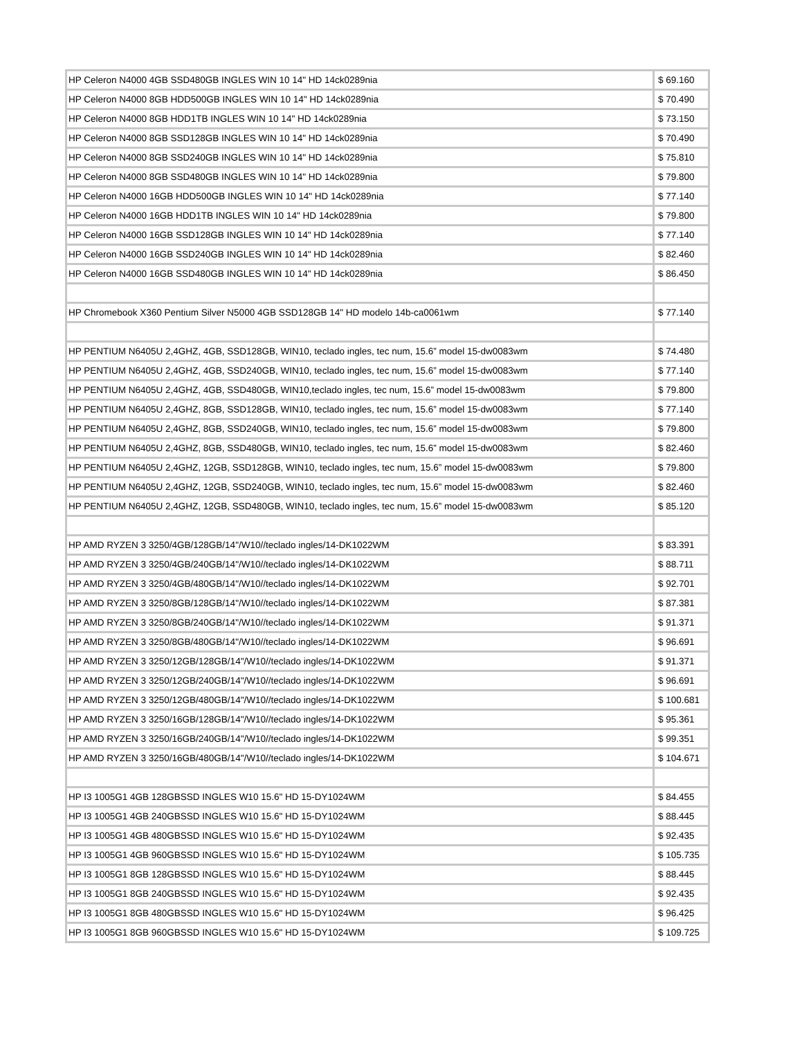| HP Celeron N4000 4GB SSD480GB INGLES WIN 10 14" HD 14ck0289nia | $ 69.160 |
| HP Celeron N4000 8GB HDD500GB INGLES WIN 10 14" HD 14ck0289nia | $ 70.490 |
| HP Celeron N4000 8GB HDD1TB INGLES WIN 10 14" HD 14ck0289nia | $ 73.150 |
| HP Celeron N4000 8GB SSD128GB INGLES WIN 10 14" HD 14ck0289nia | $ 70.490 |
| HP Celeron N4000 8GB SSD240GB INGLES WIN 10 14" HD 14ck0289nia | $ 75.810 |
| HP Celeron N4000 8GB SSD480GB INGLES WIN 10 14" HD 14ck0289nia | $ 79.800 |
| HP Celeron N4000 16GB HDD500GB INGLES WIN 10 14" HD 14ck0289nia | $ 77.140 |
| HP Celeron N4000 16GB HDD1TB INGLES WIN 10 14" HD 14ck0289nia | $ 79.800 |
| HP Celeron N4000 16GB SSD128GB INGLES WIN 10 14" HD 14ck0289nia | $ 77.140 |
| HP Celeron N4000 16GB SSD240GB INGLES WIN 10 14" HD 14ck0289nia | $ 82.460 |
| HP Celeron N4000 16GB SSD480GB INGLES WIN 10 14" HD 14ck0289nia | $ 86.450 |
| HP Chromebook X360 Pentium Silver N5000 4GB SSD128GB 14" HD modelo 14b-ca0061wm | $ 77.140 |
| HP PENTIUM N6405U 2,4GHZ, 4GB, SSD128GB, WIN10, teclado ingles, tec num, 15.6” model 15-dw0083wm | $ 74.480 |
| HP PENTIUM N6405U 2,4GHZ, 4GB, SSD240GB, WIN10, teclado ingles, tec num, 15.6” model 15-dw0083wm | $ 77.140 |
| HP PENTIUM N6405U 2,4GHZ, 4GB, SSD480GB, WIN10,teclado ingles, tec num, 15.6” model 15-dw0083wm | $ 79.800 |
| HP PENTIUM N6405U 2,4GHZ, 8GB, SSD128GB, WIN10, teclado ingles, tec num, 15.6” model 15-dw0083wm | $ 77.140 |
| HP PENTIUM N6405U 2,4GHZ, 8GB, SSD240GB, WIN10, teclado ingles, tec num, 15.6” model 15-dw0083wm | $ 79.800 |
| HP PENTIUM N6405U 2,4GHZ, 8GB, SSD480GB, WIN10, teclado ingles, tec num, 15.6” model 15-dw0083wm | $ 82.460 |
| HP PENTIUM N6405U 2,4GHZ, 12GB, SSD128GB, WIN10, teclado ingles, tec num, 15.6” model 15-dw0083wm | $ 79.800 |
| HP PENTIUM N6405U 2,4GHZ, 12GB, SSD240GB, WIN10, teclado ingles, tec num, 15.6” model 15-dw0083wm | $ 82.460 |
| HP PENTIUM N6405U 2,4GHZ, 12GB, SSD480GB, WIN10, teclado ingles, tec num, 15.6” model 15-dw0083wm | $ 85.120 |
| HP AMD RYZEN 3 3250/4GB/128GB/14"/W10//teclado ingles/14-DK1022WM | $ 83.391 |
| HP AMD RYZEN 3 3250/4GB/240GB/14"/W10//teclado ingles/14-DK1022WM | $ 88.711 |
| HP AMD RYZEN 3 3250/4GB/480GB/14"/W10//teclado ingles/14-DK1022WM | $ 92.701 |
| HP AMD RYZEN 3 3250/8GB/128GB/14"/W10//teclado ingles/14-DK1022WM | $ 87.381 |
| HP AMD RYZEN 3 3250/8GB/240GB/14"/W10//teclado ingles/14-DK1022WM | $ 91.371 |
| HP AMD RYZEN 3 3250/8GB/480GB/14"/W10//teclado ingles/14-DK1022WM | $ 96.691 |
| HP AMD RYZEN 3 3250/12GB/128GB/14"/W10//teclado ingles/14-DK1022WM | $ 91.371 |
| HP AMD RYZEN 3 3250/12GB/240GB/14"/W10//teclado ingles/14-DK1022WM | $ 96.691 |
| HP AMD RYZEN 3 3250/12GB/480GB/14"/W10//teclado ingles/14-DK1022WM | $ 100.681 |
| HP AMD RYZEN 3 3250/16GB/128GB/14"/W10//teclado ingles/14-DK1022WM | $ 95.361 |
| HP AMD RYZEN 3 3250/16GB/240GB/14"/W10//teclado ingles/14-DK1022WM | $ 99.351 |
| HP AMD RYZEN 3 3250/16GB/480GB/14"/W10//teclado ingles/14-DK1022WM | $ 104.671 |
| HP I3 1005G1 4GB 128GBSSD INGLES W10 15.6" HD 15-DY1024WM | $ 84.455 |
| HP I3 1005G1 4GB 240GBSSD INGLES W10 15.6" HD 15-DY1024WM | $ 88.445 |
| HP I3 1005G1 4GB 480GBSSD INGLES W10 15.6" HD 15-DY1024WM | $ 92.435 |
| HP I3 1005G1 4GB 960GBSSD INGLES W10 15.6" HD 15-DY1024WM | $ 105.735 |
| HP I3 1005G1 8GB 128GBSSD INGLES W10 15.6" HD 15-DY1024WM | $ 88.445 |
| HP I3 1005G1 8GB 240GBSSD INGLES W10 15.6" HD 15-DY1024WM | $ 92.435 |
| HP I3 1005G1 8GB 480GBSSD INGLES W10 15.6" HD 15-DY1024WM | $ 96.425 |
| HP I3 1005G1 8GB 960GBSSD INGLES W10 15.6" HD 15-DY1024WM | $ 109.725 |